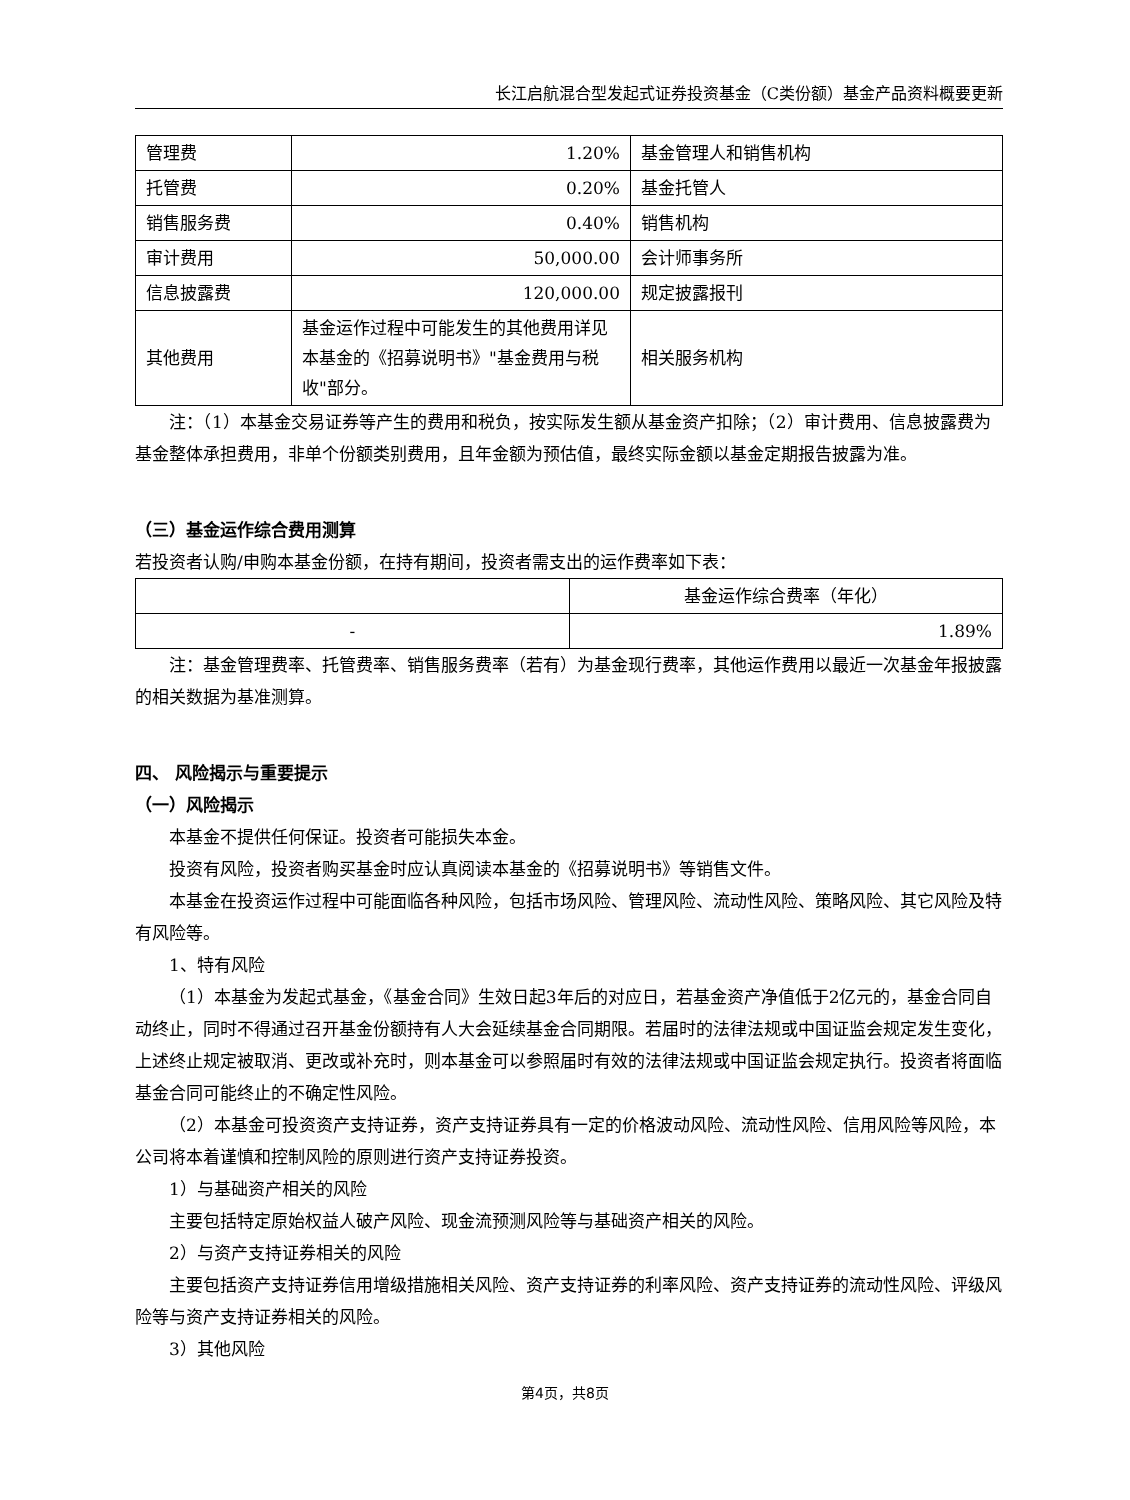长江启航混合型发起式证券投资基金（C类份额）基金产品资料概要更新
| 管理费 | 1.20% | 基金管理人和销售机构 |
| 托管费 | 0.20% | 基金托管人 |
| 销售服务费 | 0.40% | 销售机构 |
| 审计费用 | 50,000.00 | 会计师事务所 |
| 信息披露费 | 120,000.00 | 规定披露报刊 |
| 其他费用 | 基金运作过程中可能发生的其他费用详见本基金的《招募说明书》"基金费用与税收"部分。 | 相关服务机构 |
注：（1）本基金交易证券等产生的费用和税负，按实际发生额从基金资产扣除；（2）审计费用、信息披露费为基金整体承担费用，非单个份额类别费用，且年金额为预估值，最终实际金额以基金定期报告披露为准。
（三）基金运作综合费用测算
若投资者认购/申购本基金份额，在持有期间，投资者需支出的运作费率如下表：
| | 基金运作综合费率（年化） |
| - | 1.89% |
注：基金管理费率、托管费率、销售服务费率（若有）为基金现行费率，其他运作费用以最近一次基金年报披露的相关数据为基准测算。
四、 风险揭示与重要提示
（一）风险揭示
本基金不提供任何保证。投资者可能损失本金。
投资有风险，投资者购买基金时应认真阅读本基金的《招募说明书》等销售文件。
本基金在投资运作过程中可能面临各种风险，包括市场风险、管理风险、流动性风险、策略风险、其它风险及特有风险等。
1、特有风险
（1）本基金为发起式基金，《基金合同》生效日起3年后的对应日，若基金资产净值低于2亿元的，基金合同自动终止，同时不得通过召开基金份额持有人大会延续基金合同期限。若届时的法律法规或中国证监会规定发生变化，上述终止规定被取消、更改或补充时，则本基金可以参照届时有效的法律法规或中国证监会规定执行。投资者将面临基金合同可能终止的不确定性风险。
（2）本基金可投资资产支持证券，资产支持证券具有一定的价格波动风险、流动性风险、信用风险等风险，本公司将本着谨慎和控制风险的原则进行资产支持证券投资。
1）与基础资产相关的风险
主要包括特定原始权益人破产风险、现金流预测风险等与基础资产相关的风险。
2）与资产支持证券相关的风险
主要包括资产支持证券信用增级措施相关风险、资产支持证券的利率风险、资产支持证券的流动性风险、评级风险等与资产支持证券相关的风险。
3）其他风险
第4页，共8页